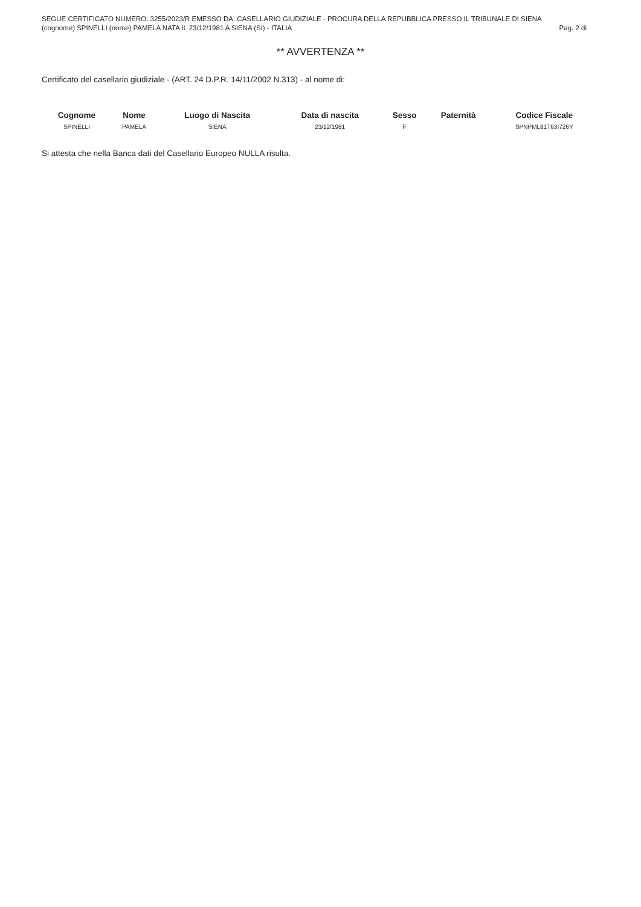SEGUE CERTIFICATO NUMERO: 3255/2023/R EMESSO DA: CASELLARIO GIUDIZIALE - PROCURA DELLA REPUBBLICA PRESSO IL TRIBUNALE DI SIENA
(cognome) SPINELLI (nome) PAMELA NATA IL 23/12/1981 A SIENA (SI) - ITALIA Pag. 2 di
** AVVERTENZA **
Certificato del casellario giudiziale - (ART. 24 D.P.R. 14/11/2002 N.313) - al nome di:
| Cognome | Nome | Luogo di Nascita | Data di nascita | Sesso | Paternità | Codice Fiscale |
| --- | --- | --- | --- | --- | --- | --- |
| SPINELLI | PAMELA | SIENA | 23/12/1981 | F | | SPNPML81T63I726Y |
Si attesta che nella Banca dati del Casellario Europeo NULLA risulta.